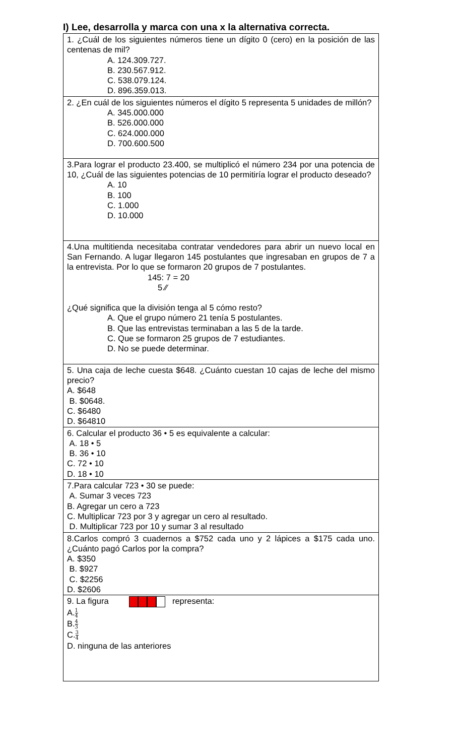I) Lee, desarrolla y marca con una x la alternativa correcta.
| 1. ¿Cuál de los siguientes números tiene un dígito 0 (cero) en la posición de las centenas de mil? A. 124.309.727. B. 230.567.912. C. 538.079.124. D. 896.359.013. |
| 2. ¿En cuál de los siguientes números el dígito 5 representa 5 unidades de millón? A. 345.000.000 B. 526.000.000 C. 624.000.000 D. 700.600.500 |
| 3.Para lograr el producto 23.400, se multiplicó el número 234 por una potencia de 10, ¿Cuál de las siguientes potencias de 10 permitiría lograr el producto deseado? A. 10 B. 100 C. 1.000 D. 10.000 |
| 4.Una multitienda necesitaba contratar vendedores para abrir un nuevo local en San Fernando. A lugar llegaron 145 postulantes que ingresaban en grupos de 7 a la entrevista. Por lo que se formaron 20 grupos de 7 postulantes. 145: 7 = 20 5 ⁄⁄ ¿Qué significa que la división tenga al 5 cómo resto? A. Que el grupo número 21 tenía 5 postulantes. B. Que las entrevistas terminaban a las 5 de la tarde. C. Que se formaron 25 grupos de 7 estudiantes. D. No se puede determinar. |
| 5. Una caja de leche cuesta $648. ¿Cuánto cuestan 10 cajas de leche del mismo precio? A. $648 B. $0648. C. $6480 D. $64810 |
| 6. Calcular el producto 36 • 5 es equivalente a calcular: A. 18 • 5 B. 36 • 10 C. 72 • 10 D. 18 • 10 |
| 7.Para calcular 723 • 30 se puede: A. Sumar 3 veces 723 B. Agregar un cero a 723 C. Multiplicar 723 por 3 y agregar un cero al resultado. D. Multiplicar 723 por 10 y sumar 3 al resultado |
| 8.Carlos compró 3 cuadernos a $752 cada uno y 2 lápices a $175 cada uno. ¿Cuánto pagó Carlos por la compra? A. $350 B. $927 C. $2256 D. $2606 |
| 9. La figura representa: A. 1 4 B. 4 3 C. 3 4 D. ninguna de las anteriores |